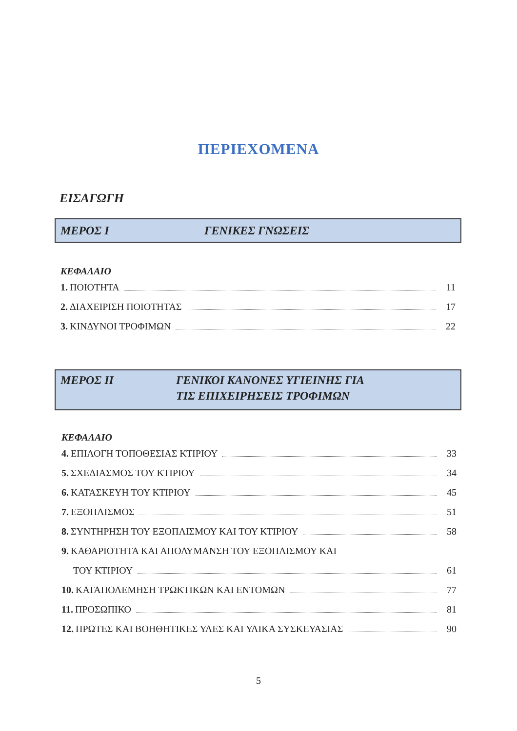ΠΕΡΙΕΧΟΜΕΝΑ
ΕΙΣΑΓΩΓΗ
ΜΕΡΟΣ Ι ΓΕΝΙΚΕΣ ΓΝΩΣΕΙΣ
ΚΕΦΑΛΑΙΟ
1. ΠΟΙΟΤΗΤΑ 11
2. ΔΙΑΧΕΙΡΙΣΗ ΠΟΙΟΤΗΤΑΣ 17
3. ΚΙΝΔΥΝΟΙ ΤΡΟΦΙΜΩΝ 22
ΜΕΡΟΣ ΙΙ ΓΕΝΙΚΟΙ ΚΑΝΟΝΕΣ ΥΓΙΕΙΝΗΣ ΓΙΑ
ΤΙΣ ΕΠΙΧΕΙΡΗΣΕΙΣ ΤΡΟΦΙΜΩΝ
ΚΕΦΑΛΑΙΟ
4. ΕΠΙΛΟΓΗ ΤΟΠΟΘΕΣΙΑΣ ΚΤΙΡΙΟΥ 33
5. ΣΧΕΔΙΑΣΜΟΣ ΤΟΥ ΚΤΙΡΙΟΥ 34
6. ΚΑΤΑΣΚΕΥΗ ΤΟΥ ΚΤΙΡΙΟΥ 45
7. ΕΞΟΠΛΙΣΜΟΣ 51
8. ΣΥΝΤΗΡΗΣΗ ΤΟΥ ΕΞΟΠΛΙΣΜΟΥ ΚΑΙ ΤΟΥ ΚΤΙΡΙΟΥ 58
9. ΚΑΘΑΡΙΟΤΗΤΑ ΚΑΙ ΑΠΟΛΥΜΑΝΣΗ ΤΟΥ ΕΞΟΠΛΙΣΜΟΥ ΚΑΙ
ΤΟΥ ΚΤΙΡΙΟΥ 61
10. ΚΑΤΑΠΟΛΕΜΗΣΗ ΤΡΩΚΤΙΚΩΝ ΚΑΙ ΕΝΤΟΜΩΝ 77
11. ΠΡΟΣΩΠΙΚΟ 81
12. ΠΡΩΤΕΣ ΚΑΙ ΒΟΗΘΗΤΙΚΕΣ ΥΛΕΣ ΚΑΙ ΥΛΙΚΑ ΣΥΣΚΕΥΑΣΙΑΣ 90
5